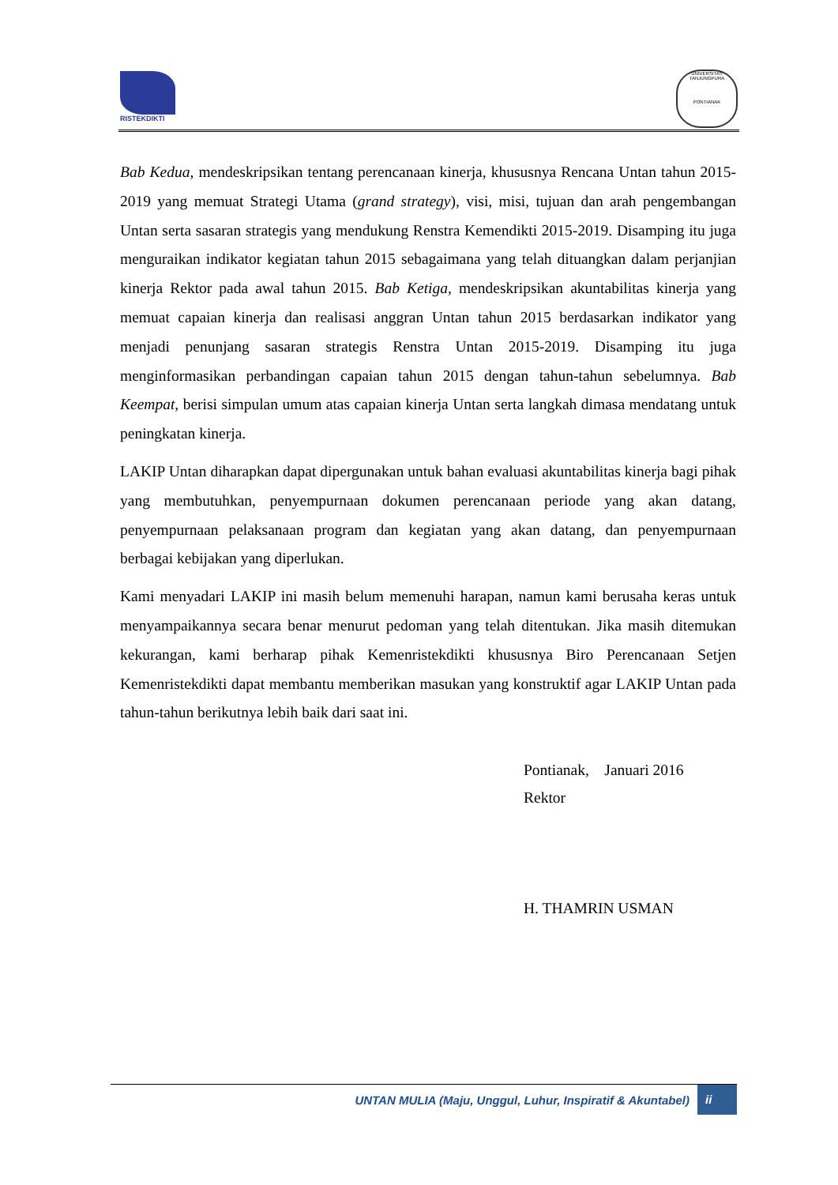RISTEKDIKTI
UNIVERSITAS TANJUNGPURA
PONTIANAK
Bab Kedua, mendeskripsikan tentang perencanaan kinerja, khususnya Rencana Untan tahun 2015-2019 yang memuat Strategi Utama (grand strategy), visi, misi, tujuan dan arah pengembangan Untan serta sasaran strategis yang mendukung Renstra Kemendikti 2015-2019. Disamping itu juga menguraikan indikator kegiatan tahun 2015 sebagaimana yang telah dituangkan dalam perjanjian kinerja Rektor pada awal tahun 2015. Bab Ketiga, mendeskripsikan akuntabilitas kinerja yang memuat capaian kinerja dan realisasi anggran Untan tahun 2015 berdasarkan indikator yang menjadi penunjang sasaran strategis Renstra Untan 2015-2019. Disamping itu juga menginformasikan perbandingan capaian tahun 2015 dengan tahun-tahun sebelumnya. Bab Keempat, berisi simpulan umum atas capaian kinerja Untan serta langkah dimasa mendatang untuk peningkatan kinerja.
LAKIP Untan diharapkan dapat dipergunakan untuk bahan evaluasi akuntabilitas kinerja bagi pihak yang membutuhkan, penyempurnaan dokumen perencanaan periode yang akan datang, penyempurnaan pelaksanaan program dan kegiatan yang akan datang, dan penyempurnaan berbagai kebijakan yang diperlukan.
Kami menyadari LAKIP ini masih belum memenuhi harapan, namun kami berusaha keras untuk menyampaikannya secara benar menurut pedoman yang telah ditentukan. Jika masih ditemukan kekurangan, kami berharap pihak Kemenristekdikti khususnya Biro Perencanaan Setjen Kemenristekdikti dapat membantu memberikan masukan yang konstruktif agar LAKIP Untan pada tahun-tahun berikutnya lebih baik dari saat ini.
Pontianak, Januari 2016
Rektor
H. THAMRIN USMAN
UNTAN MULIA (Maju, Unggul, Luhur, Inspiratif & Akuntabel)
ii